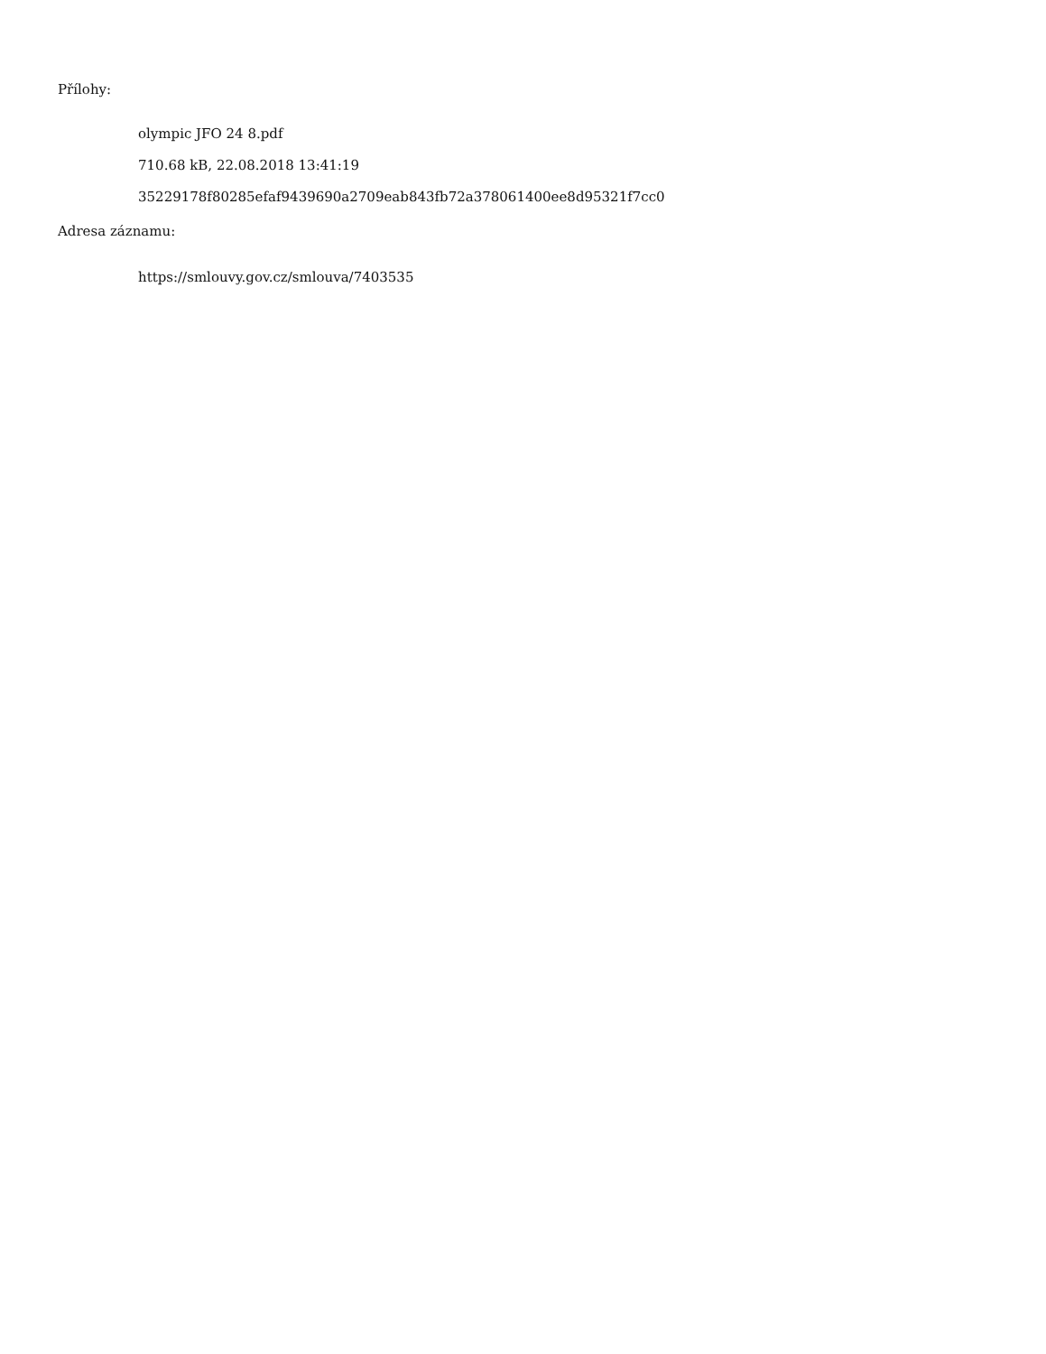Přílohy:
olympic JFO 24 8.pdf
710.68 kB, 22.08.2018 13:41:19
35229178f80285efaf9439690a2709eab843fb72a378061400ee8d95321f7cc0
Adresa záznamu:
https://smlouvy.gov.cz/smlouva/7403535